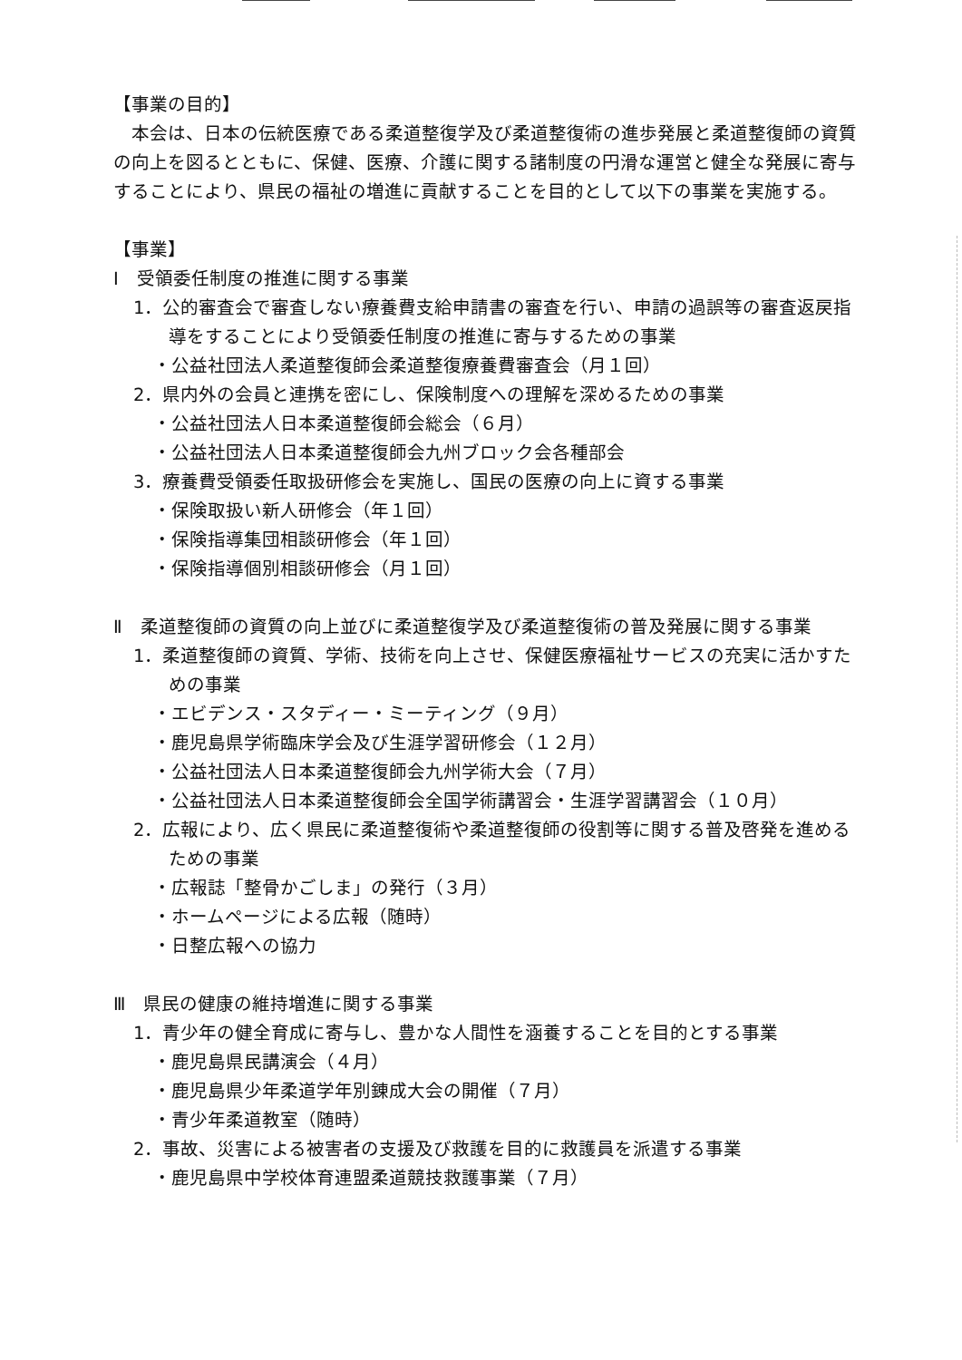【事業の目的】
本会は、日本の伝統医療である柔道整復学及び柔道整復術の進歩発展と柔道整復師の資質の向上を図るとともに、保健、医療、介護に関する諸制度の円滑な運営と健全な発展に寄与することにより、県民の福祉の増進に貢献することを目的として以下の事業を実施する。
【事業】
Ⅰ　受領委任制度の推進に関する事業
1．公的審査会で審査しない療養費支給申請書の審査を行い、申請の過誤等の審査返戻指導をすることにより受領委任制度の推進に寄与するための事業
・公益社団法人柔道整復師会柔道整復療養費審査会（月１回）
2．県内外の会員と連携を密にし、保険制度への理解を深めるための事業
・公益社団法人日本柔道整復師会総会（６月）
・公益社団法人日本柔道整復師会九州ブロック会各種部会
3．療養費受領委任取扱研修会を実施し、国民の医療の向上に資する事業
・保険取扱い新人研修会（年１回）
・保険指導集団相談研修会（年１回）
・保険指導個別相談研修会（月１回）
Ⅱ　柔道整復師の資質の向上並びに柔道整復学及び柔道整復術の普及発展に関する事業
1．柔道整復師の資質、学術、技術を向上させ、保健医療福祉サービスの充実に活かすための事業
・エビデンス・スタディー・ミーティング（９月）
・鹿児島県学術臨床学会及び生涯学習研修会（１２月）
・公益社団法人日本柔道整復師会九州学術大会（７月）
・公益社団法人日本柔道整復師会全国学術講習会・生涯学習講習会（１０月）
2．広報により、広く県民に柔道整復術や柔道整復師の役割等に関する普及啓発を進めるための事業
・広報誌「整骨かごしま」の発行（３月）
・ホームページによる広報（随時）
・日整広報への協力
Ⅲ　県民の健康の維持増進に関する事業
1．青少年の健全育成に寄与し、豊かな人間性を涵養することを目的とする事業
・鹿児島県民講演会（４月）
・鹿児島県少年柔道学年別錬成大会の開催（７月）
・青少年柔道教室（随時）
2．事故、災害による被害者の支援及び救護を目的に救護員を派遣する事業
・鹿児島県中学校体育連盟柔道競技救護事業（７月）